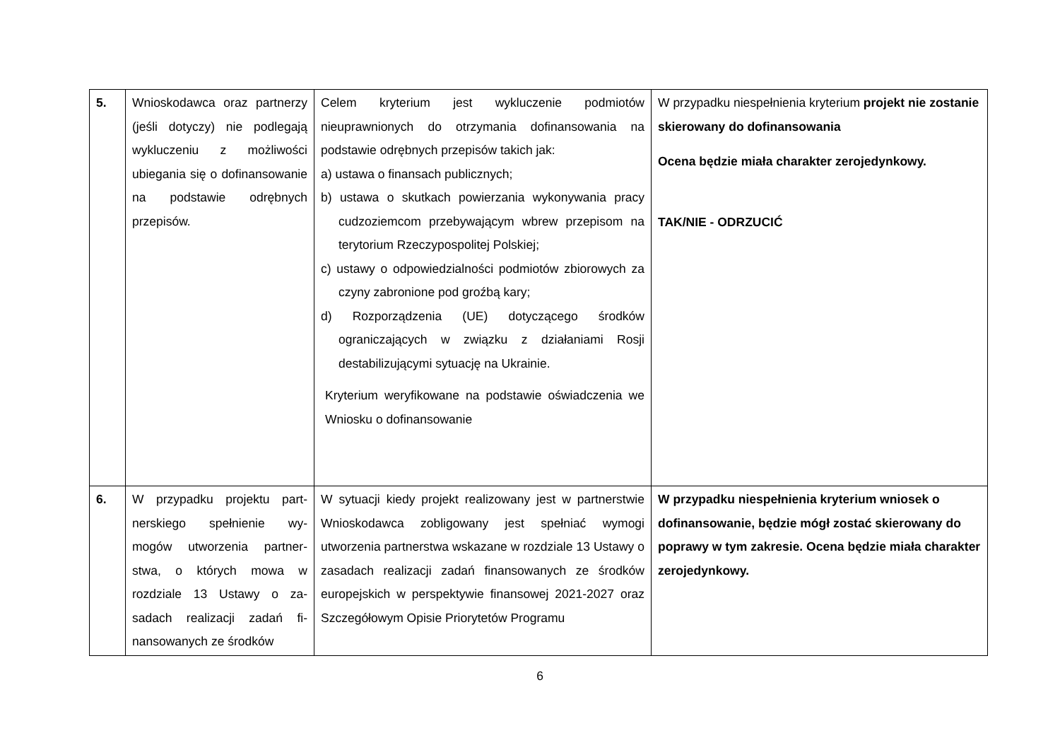| 5. | Wnioskodawca oraz partnerzy (jeśli dotyczy) nie podlegają wykluczeniu z możliwości ubiegania się o dofinansowanie na podstawie odrębnych przepisów. | Celem kryterium jest wykluczenie podmiotów nieuprawnionych do otrzymania dofinansowania na podstawie odrębnych przepisów takich jak: a) ustawa o finansach publicznych; b) ustawa o skutkach powierzania wykonywania pracy cudzoziemcom przebywającym wbrew przepisom na terytorium Rzeczypospolitej Polskiej; c) ustawy o odpowiedzialności podmiotów zbiorowych za czyny zabronione pod groźbą kary; d) Rozporządzenia (UE) dotyczącego środków ograniczających w związku z działaniami Rosji destabilizującymi sytuację na Ukrainie. Kryterium weryfikowane na podstawie oświadczenia we Wniosku o dofinansowanie | W przypadku niespełnienia kryterium projekt nie zostanie skierowany do dofinansowania Ocena będzie miała charakter zerojedynkowy. TAK/NIE - ODRZUCIĆ |
| 6. | W przypadku projektu part-nerskiego spełnienie wy-mogów utworzenia partner-stwa, o których mowa w rozdziale 13 Ustawy o za-sadach realizacji zadań fi-nansowanych ze środków | W sytuacji kiedy projekt realizowany jest w partnerstwie Wnioskodawca zobligowany jest spełniać wymogi utworzenia partnerstwa wskazane w rozdziale 13 Ustawy o zasadach realizacji zadań finansowanych ze środków europejskich w perspektywie finansowej 2021-2027 oraz Szczegółowym Opisie Priorytetów Programu | W przypadku niespełnienia kryterium wniosek o dofinansowanie, będzie mógł zostać skierowany do poprawy w tym zakresie. Ocena będzie miała charakter zerojedynkowy. |
6